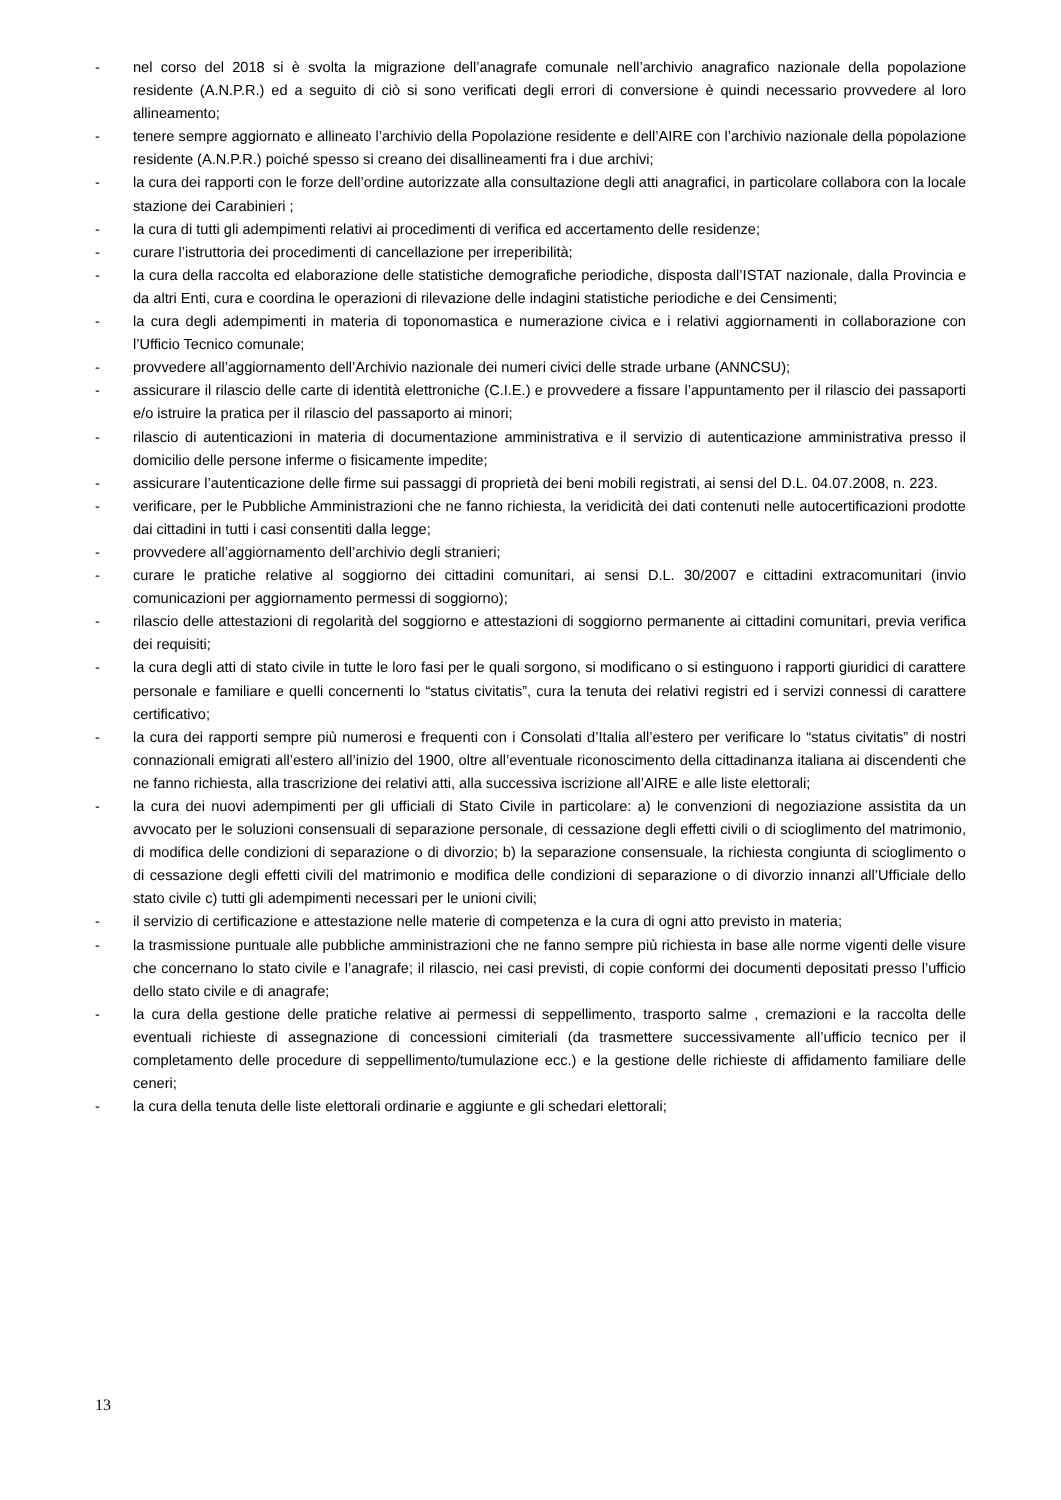- nel corso del 2018 si è svolta la migrazione dell’anagrafe comunale nell’archivio anagrafico nazionale della popolazione residente (A.N.P.R.) ed a seguito di ciò si sono verificati degli errori di conversione è quindi necessario provvedere al loro allineamento;
- tenere sempre aggiornato e allineato l’archivio della Popolazione residente e dell’AIRE con l’archivio nazionale della popolazione residente (A.N.P.R.) poiché spesso si creano dei disallineamenti fra i due archivi;
- la cura dei rapporti con le forze dell’ordine autorizzate alla consultazione degli atti anagrafici, in particolare collabora con la locale stazione dei Carabinieri ;
- la cura di tutti gli adempimenti relativi ai procedimenti di verifica ed accertamento delle residenze;
- curare l’istruttoria dei procedimenti di cancellazione per irreperibilità;
- la cura della raccolta ed elaborazione delle statistiche demografiche periodiche, disposta dall’ISTAT nazionale, dalla Provincia e da altri Enti, cura e coordina le operazioni di rilevazione delle indagini statistiche periodiche e dei Censimenti;
- la cura degli adempimenti in materia di toponomastica e numerazione civica e i relativi aggiornamenti in collaborazione con l’Ufficio Tecnico comunale;
- provvedere all’aggiornamento dell’Archivio nazionale dei numeri civici delle strade urbane (ANNCSU);
- assicurare il rilascio delle carte di identità elettroniche (C.I.E.) e provvedere a fissare l’appuntamento per il rilascio dei passaporti e/o istruire la pratica per il rilascio del passaporto ai minori;
- rilascio di autenticazioni in materia di documentazione amministrativa e il servizio di autenticazione amministrativa presso il domicilio delle persone inferme o fisicamente impedite;
- assicurare l’autenticazione delle firme sui passaggi di proprietà dei beni mobili registrati, ai sensi del D.L. 04.07.2008, n. 223.
- verificare, per le Pubbliche Amministrazioni che ne fanno richiesta, la veridicità dei dati contenuti nelle autocertificazioni prodotte dai cittadini in tutti i casi consentiti dalla legge;
- provvedere all’aggiornamento dell’archivio degli stranieri;
- curare le pratiche relative al soggiorno dei cittadini comunitari, ai sensi D.L. 30/2007 e cittadini extracomunitari (invio comunicazioni per aggiornamento permessi di soggiorno);
- rilascio delle attestazioni di regolarità del soggiorno e attestazioni di soggiorno permanente ai cittadini comunitari, previa verifica dei requisiti;
- la cura degli atti di stato civile in tutte le loro fasi per le quali sorgono, si modificano o si estinguono i rapporti giuridici di carattere personale e familiare e quelli concernenti lo “status civitatis”, cura la tenuta dei relativi registri ed i servizi connessi di carattere certificativo;
- la cura dei rapporti sempre più numerosi e frequenti con i Consolati d’Italia all’estero per verificare lo “status civitatis” di nostri connazionali emigrati all’estero all’inizio del 1900, oltre all’eventuale riconoscimento della cittadinanza italiana ai discendenti che ne fanno richiesta, alla trascrizione dei relativi atti, alla successiva iscrizione all’AIRE e alle liste elettorali;
- la cura dei nuovi adempimenti per gli ufficiali di Stato Civile in particolare: a) le convenzioni di negoziazione assistita da un avvocato per le soluzioni consensuali di separazione personale, di cessazione degli effetti civili o di scioglimento del matrimonio, di modifica delle condizioni di separazione o di divorzio; b) la separazione consensuale, la richiesta congiunta di scioglimento o di cessazione degli effetti civili del matrimonio e modifica delle condizioni di separazione o di divorzio innanzi all’Ufficiale dello stato civile c) tutti gli adempimenti necessari per le unioni civili;
- il servizio di certificazione e attestazione nelle materie di competenza e la cura di ogni atto previsto in materia;
- la trasmissione puntuale alle pubbliche amministrazioni che ne fanno sempre più richiesta in base alle norme vigenti delle visure che concernano lo stato civile e l’anagrafe; il rilascio, nei casi previsti, di copie conformi dei documenti depositati presso l’ufficio dello stato civile e di anagrafe;
- la cura della gestione delle pratiche relative ai permessi di seppellimento, trasporto salme , cremazioni e la raccolta delle eventuali richieste di assegnazione di concessioni cimiteriali (da trasmettere successivamente all’ufficio tecnico per il completamento delle procedure di seppellimento/tumulazione ecc.) e la gestione delle richieste di affidamento familiare delle ceneri;
- la cura della tenuta delle liste elettorali ordinarie e aggiunte e gli schedari elettorali;
13